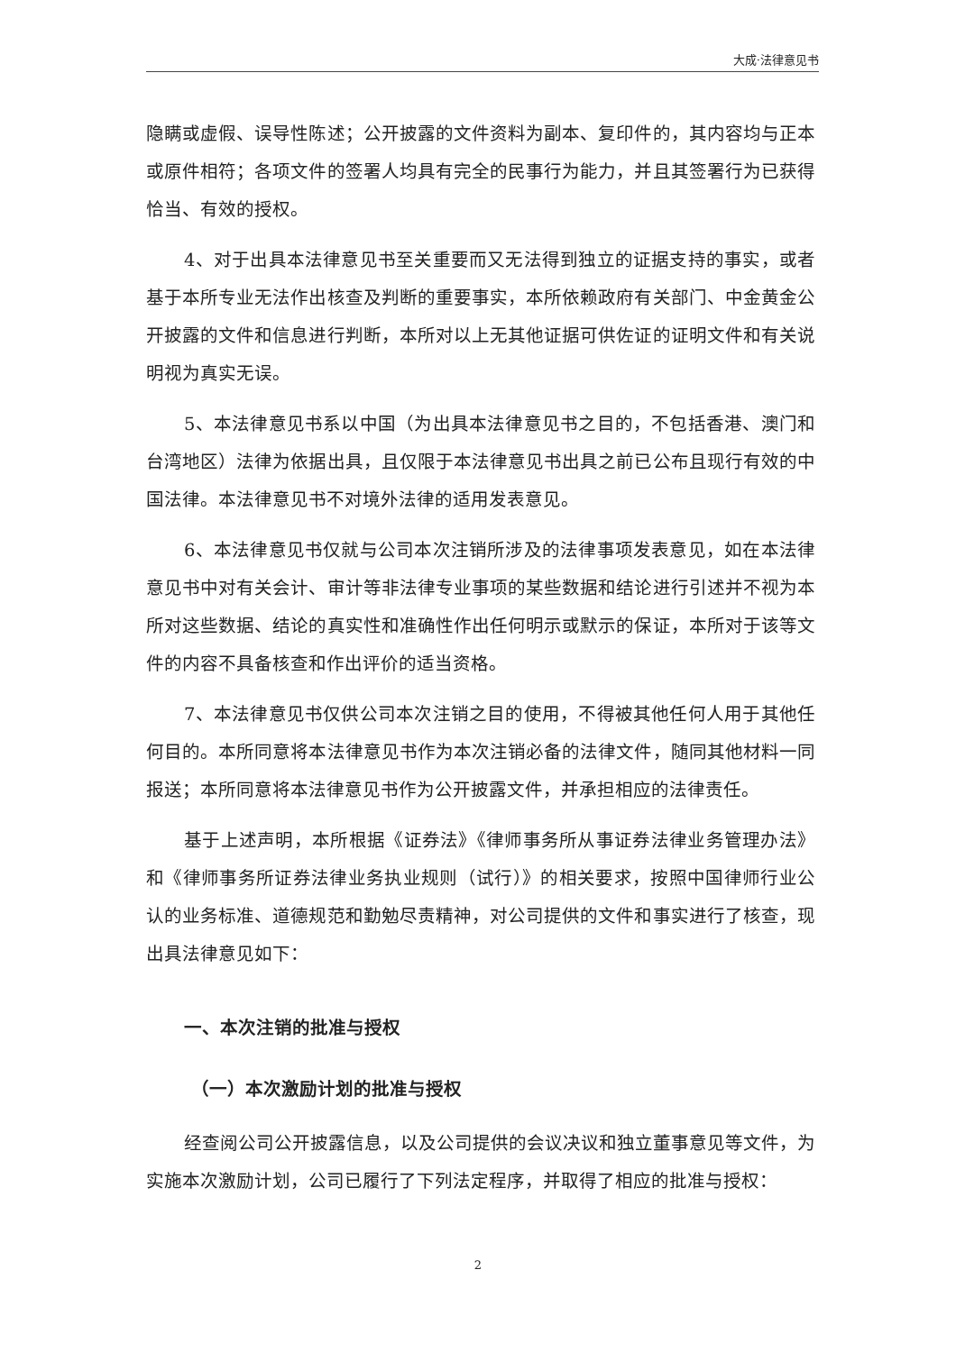大成·法律意见书
隐瞒或虚假、误导性陈述；公开披露的文件资料为副本、复印件的，其内容均与正本或原件相符；各项文件的签署人均具有完全的民事行为能力，并且其签署行为已获得恰当、有效的授权。
4、对于出具本法律意见书至关重要而又无法得到独立的证据支持的事实，或者基于本所专业无法作出核查及判断的重要事实，本所依赖政府有关部门、中金黄金公开披露的文件和信息进行判断，本所对以上无其他证据可供佐证的证明文件和有关说明视为真实无误。
5、本法律意见书系以中国（为出具本法律意见书之目的，不包括香港、澳门和台湾地区）法律为依据出具，且仅限于本法律意见书出具之前已公布且现行有效的中国法律。本法律意见书不对境外法律的适用发表意见。
6、本法律意见书仅就与公司本次注销所涉及的法律事项发表意见，如在本法律意见书中对有关会计、审计等非法律专业事项的某些数据和结论进行引述并不视为本所对这些数据、结论的真实性和准确性作出任何明示或默示的保证，本所对于该等文件的内容不具备核查和作出评价的适当资格。
7、本法律意见书仅供公司本次注销之目的使用，不得被其他任何人用于其他任何目的。本所同意将本法律意见书作为本次注销必备的法律文件，随同其他材料一同报送；本所同意将本法律意见书作为公开披露文件，并承担相应的法律责任。
基于上述声明，本所根据《证券法》《律师事务所从事证券法律业务管理办法》和《律师事务所证券法律业务执业规则（试行）》的相关要求，按照中国律师行业公认的业务标准、道德规范和勤勉尽责精神，对公司提供的文件和事实进行了核查，现出具法律意见如下：
一、本次注销的批准与授权
（一）本次激励计划的批准与授权
经查阅公司公开披露信息，以及公司提供的会议决议和独立董事意见等文件，为实施本次激励计划，公司已履行了下列法定程序，并取得了相应的批准与授权：
2